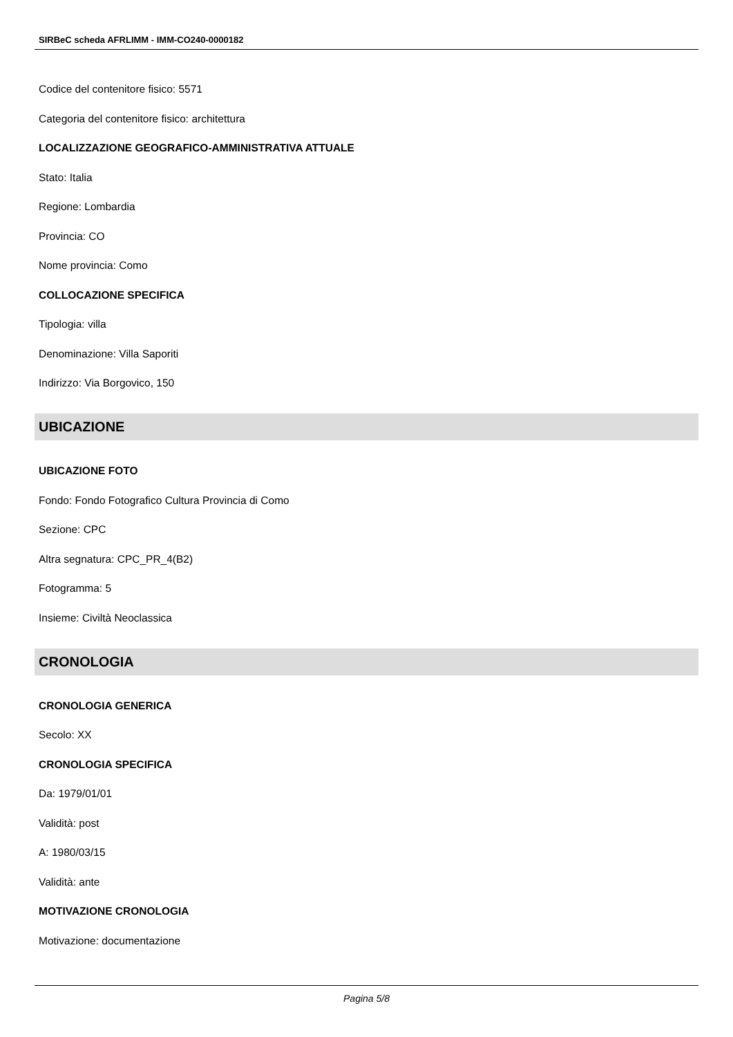SIRBeC scheda AFRLIMM - IMM-CO240-0000182
Codice del contenitore fisico: 5571
Categoria del contenitore fisico: architettura
LOCALIZZAZIONE GEOGRAFICO-AMMINISTRATIVA ATTUALE
Stato: Italia
Regione: Lombardia
Provincia: CO
Nome provincia: Como
COLLOCAZIONE SPECIFICA
Tipologia: villa
Denominazione: Villa Saporiti
Indirizzo: Via Borgovico, 150
UBICAZIONE
UBICAZIONE FOTO
Fondo: Fondo Fotografico Cultura Provincia di Como
Sezione: CPC
Altra segnatura: CPC_PR_4(B2)
Fotogramma: 5
Insieme: Civiltà Neoclassica
CRONOLOGIA
CRONOLOGIA GENERICA
Secolo: XX
CRONOLOGIA SPECIFICA
Da: 1979/01/01
Validità: post
A: 1980/03/15
Validità: ante
MOTIVAZIONE CRONOLOGIA
Motivazione: documentazione
Pagina 5/8